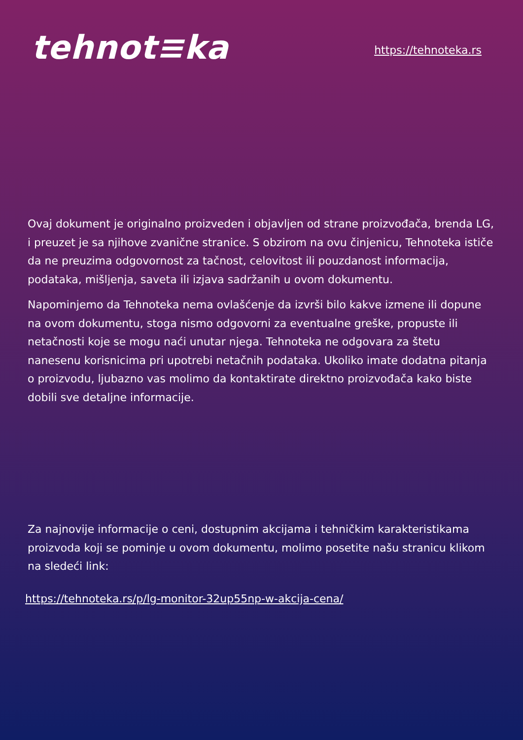tehnot≡ka
https://tehnoteka.rs
Ovaj dokument je originalno proizveden i objavljen od strane proizvođača, brenda LG, i preuzet je sa njihove zvanične stranice. S obzirom na ovu činjenicu, Tehnoteka ističe da ne preuzima odgovornost za tačnost, celovitost ili pouzdanost informacija, podataka, mišljenja, saveta ili izjava sadržanih u ovom dokumentu.
Napominjemo da Tehnoteka nema ovlašćenje da izvrši bilo kakve izmene ili dopune na ovom dokumentu, stoga nismo odgovorni za eventualne greške, propuste ili netačnosti koje se mogu naći unutar njega. Tehnoteka ne odgovara za štetu nanesenu korisnicima pri upotrebi netačnih podataka. Ukoliko imate dodatna pitanja o proizvodu, ljubazno vas molimo da kontaktirate direktno proizvođača kako biste dobili sve detaljne informacije.
Za najnovije informacije o ceni, dostupnim akcijama i tehničkim karakteristikama proizvoda koji se pominje u ovom dokumentu, molimo posetite našu stranicu klikom na sledeći link:
https://tehnoteka.rs/p/lg-monitor-32up55np-w-akcija-cena/